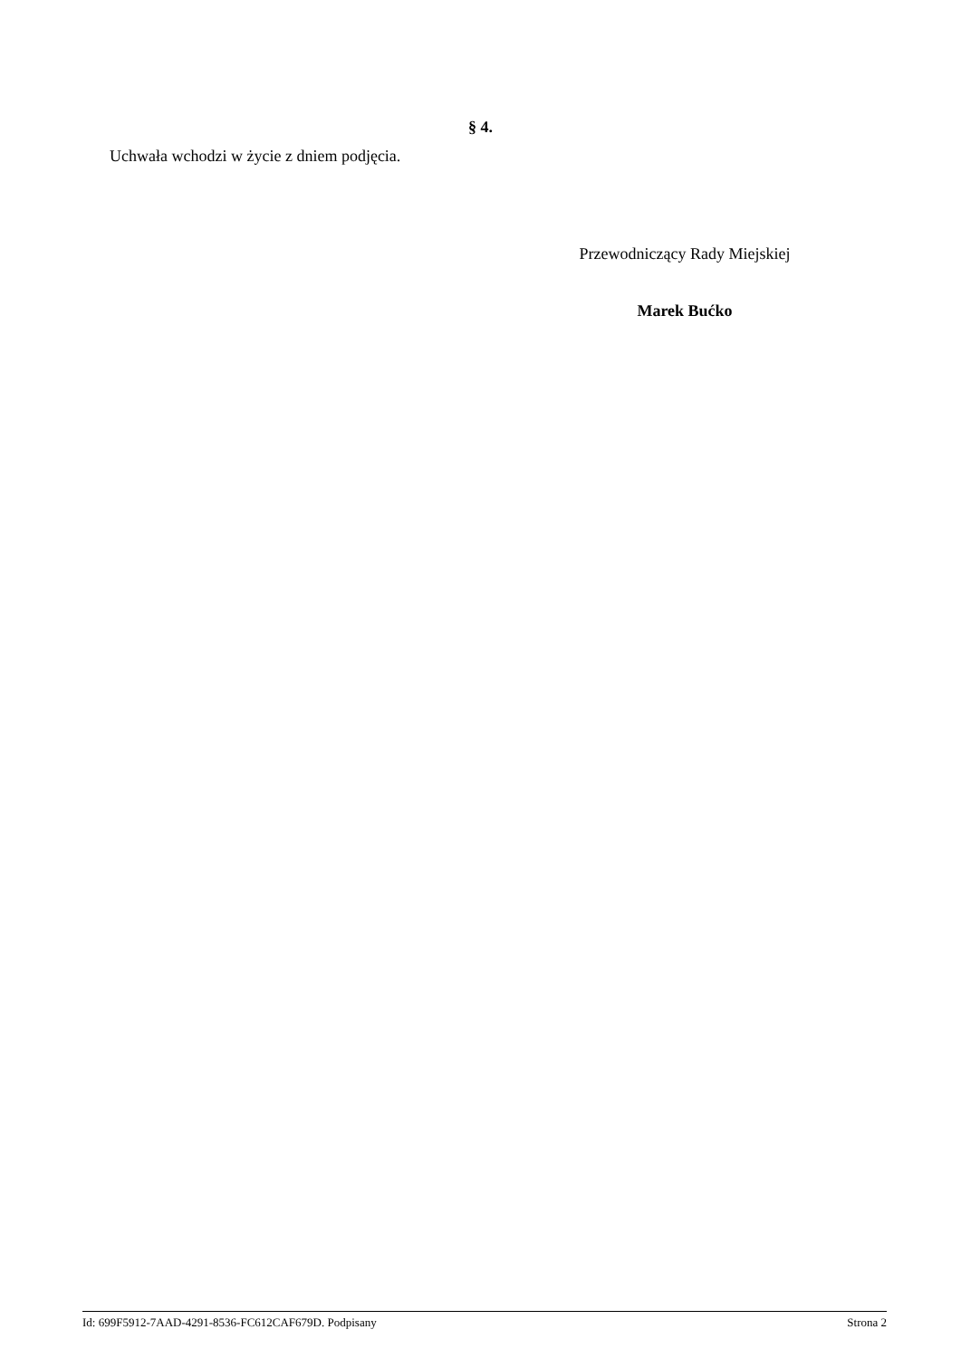§ 4.
Uchwała wchodzi w życie z dniem podjęcia.
Przewodniczący Rady Miejskiej
Marek Bućko
Id: 699F5912-7AAD-4291-8536-FC612CAF679D. Podpisany Strona 2